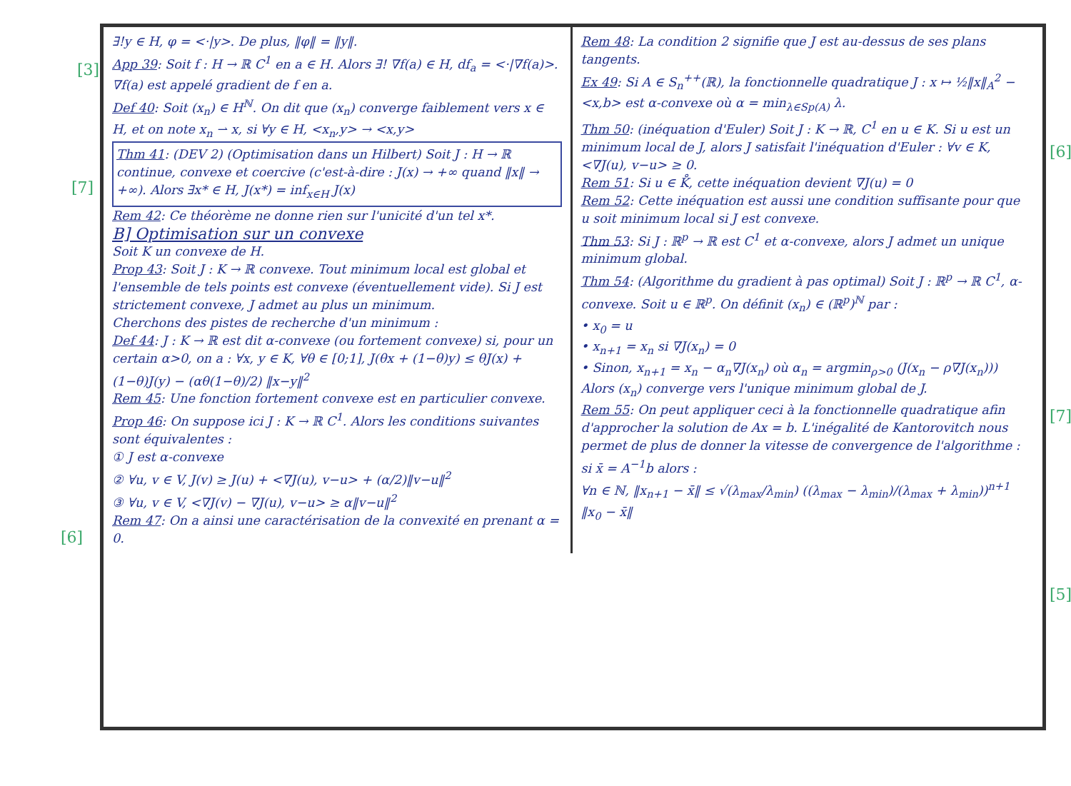[3]
[7]
[6]
[6]
[7]
[5]
∃!y ∈ H, φ = <·|y>. De plus, ‖φ‖ = ‖y‖.
App 39: Soit f : H → ℝ C<sup>1</sup> en a ∈ H. Alors ∃! ∇f(a) ∈ H, df<sub>a</sub> = <·|∇f(a)>. ∇f(a) est appelé gradient de f en a.
Def 40: Soit (x<sub>n</sub>) ∈ H<sup>ℕ</sup>. On dit que (x<sub>n</sub>) converge faiblement vers x ∈ H, et on note x<sub>n</sub> ⇀ x, si ∀y ∈ H, <x<sub>n</sub>,y> → <x,y>
Thm 41: (DEV 2) (Optimisation dans un Hilbert) Soit J : H → ℝ continue, convexe et coercive (c'est-à-dire : J(x) → +∞ quand ‖x‖ → +∞). Alors ∃x* ∈ H, J(x*) = inf<sub>x∈H</sub> J(x)
Rem 42: Ce théorème ne donne rien sur l'unicité d'un tel x*.
B] Optimisation sur un convexe
Soit K un convexe de H.
Prop 43: Soit J : K → ℝ convexe. Tout minimum local est global et l'ensemble de tels points est convexe (éventuellement vide). Si J est strictement convexe, J admet au plus un minimum.
Cherchons des pistes de recherche d'un minimum :
Def 44: J : K → ℝ est dit α-convexe (ou fortement convexe) si, pour un certain α>0, on a : ∀x, y ∈ K, ∀θ ∈ [0;1], J(θx + (1−θ)y) ≤ θJ(x) + (1−θ)J(y) − (αθ(1−θ)/2) ‖x−y‖<sup>2</sup>
Rem 45: Une fonction fortement convexe est en particulier convexe.
Prop 46: On suppose ici J : K → ℝ C<sup>1</sup>. Alors les conditions suivantes sont équivalentes :
① J est α-convexe
② ∀u, v ∈ V, J(v) ≥ J(u) + <∇J(u), v−u> + (α/2)‖v−u‖<sup>2</sup>
③ ∀u, v ∈ V, <∇J(v) − ∇J(u), v−u> ≥ α‖v−u‖<sup>2</sup>
Rem 47: On a ainsi une caractérisation de la convexité en prenant α = 0.
Rem 48: La condition 2 signifie que J est au-dessus de ses plans tangents.
Ex 49: Si A ∈ S<sub>n</sub><sup>++</sup>(ℝ), la fonctionnelle quadratique J : x ↦ ½‖x‖<sub>A</sub><sup>2</sup> − <x,b> est α-convexe où α = min<sub>λ∈Sp(A)</sub> λ.
Thm 50: (inéquation d'Euler) Soit J : K → ℝ, C<sup>1</sup> en u ∈ K. Si u est un minimum local de J, alors J satisfait l'inéquation d'Euler : ∀v ∈ K, <∇J(u), v−u> ≥ 0.
Rem 51: Si u ∈ K̊, cette inéquation devient ∇J(u) = 0
Rem 52: Cette inéquation est aussi une condition suffisante pour que u soit minimum local si J est convexe.
Thm 53: Si J : ℝ<sup>p</sup> → ℝ est C<sup>1</sup> et α-convexe, alors J admet un unique minimum global.
Thm 54: (Algorithme du gradient à pas optimal) Soit J : ℝ<sup>p</sup> → ℝ C<sup>1</sup>, α-convexe. Soit u ∈ ℝ<sup>p</sup>. On définit (x<sub>n</sub>) ∈ (ℝ<sup>p</sup>)<sup>ℕ</sup> par :
• x<sub>0</sub> = u
• x<sub>n+1</sub> = x<sub>n</sub> si ∇J(x<sub>n</sub>) = 0
• Sinon, x<sub>n+1</sub> = x<sub>n</sub> − α<sub>n</sub>∇J(x<sub>n</sub>) où α<sub>n</sub> = argmin<sub>ρ>0</sub> (J(x<sub>n</sub> − ρ∇J(x<sub>n</sub>)))
Alors (x<sub>n</sub>) converge vers l'unique minimum global de J.
Rem 55: On peut appliquer ceci à la fonctionnelle quadratique afin d'approcher la solution de Ax = b. L'inégalité de Kantorovitch nous permet de plus de donner la vitesse de convergence de l'algorithme : si x̄ = A<sup>−1</sup>b alors :
∀n ∈ ℕ, ‖x<sub>n+1</sub> − x̄‖ ≤ √(λ<sub>max</sub>/λ<sub>min</sub>) ((λ<sub>max</sub> − λ<sub>min</sub>)/(λ<sub>max</sub> + λ<sub>min</sub>))<sup>n+1</sup> ‖x<sub>0</sub> − x̄‖